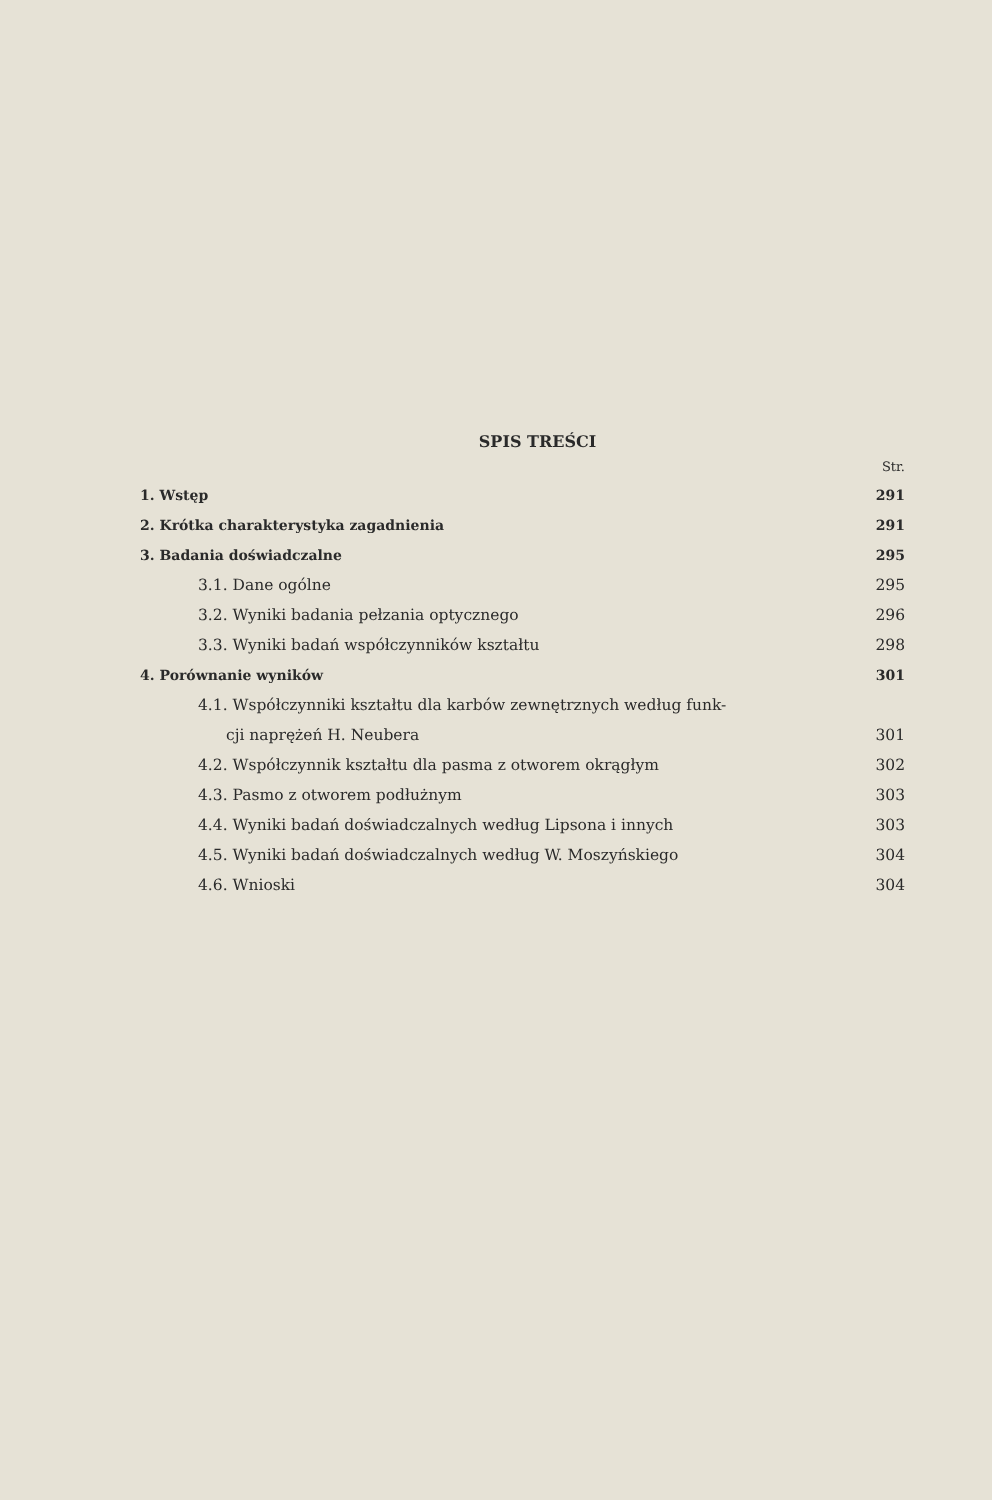SPIS TREŚCI
Str.
1. Wstęp 291
2. Krótka charakterystyka zagadnienia 291
3. Badania doświadczalne 295
3.1. Dane ogólne 295
3.2. Wyniki badania pełzania optycznego 296
3.3. Wyniki badań współczynników kształtu 298
4. Porównanie wyników 301
4.1. Współczynniki kształtu dla karbów zewnętrznych według funk-
cji naprężeń H. Neubera 301
4.2. Współczynnik kształtu dla pasma z otworem okrągłym 302
4.3. Pasmo z otworem podłużnym 303
4.4. Wyniki badań doświadczalnych według Lipsona i innych 303
4.5. Wyniki badań doświadczalnych według W. Moszyńskiego 304
4.6. Wnioski 304